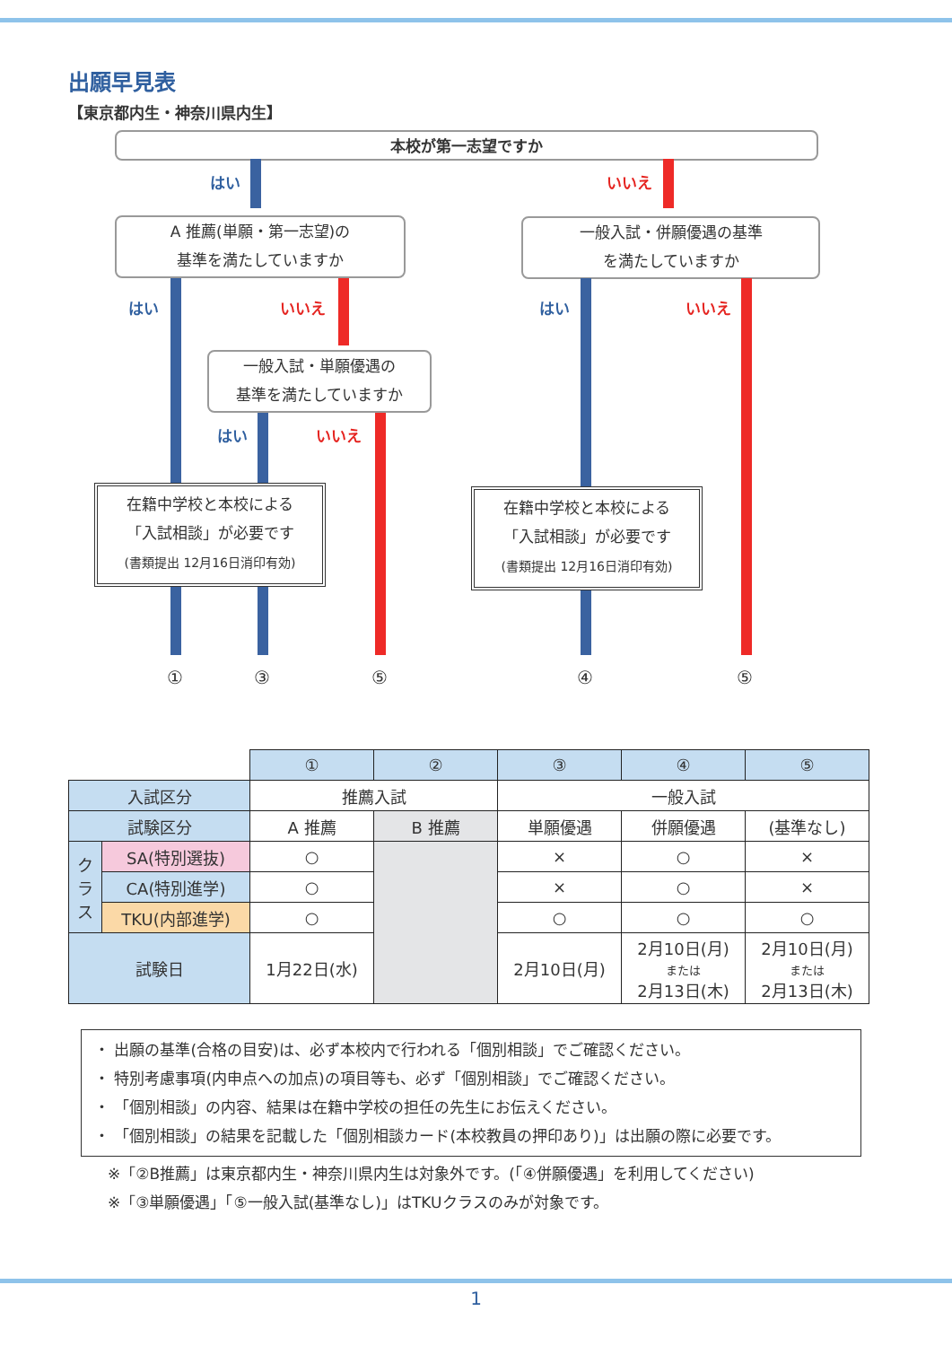出願早見表
【東京都内生・神奈川県内生】
本校が第一志望ですか
はい いいえ
A 推薦(単願・第一志望)の
基準を満たしていますか
一般入試・併願優遇の基準
を満たしていますか
はい いいえ
一般入試・単願優遇の
基準を満たしていますか
はい いいえ
はい いいえ
在籍中学校と本校による
「入試相談」が必要です
(書類提出 12月16日消印有効)
在籍中学校と本校による
「入試相談」が必要です
(書類提出 12月16日消印有効)
① ③ ⑤ ④ ⑤
| | | ① | ② | ③ | ④ | ⑤ |
| 入試区分 | | 推薦入試 | | 一般入試 | | |
| 試験区分 | | A 推薦 | B 推薦 | 単願優遇 | 併願優遇 | (基準なし) |
| ク ラ ス | SA(特別選抜) | ○ | | × | ○ | × |
| | CA(特別進学) | ○ | | × | ○ | × |
| | TKU(内部進学) | ○ | | ○ | ○ | ○ |
| 試験日 | | 1月22日(水) | | 2月10日(月) | 2月10日(月) または 2月13日(木) | 2月10日(月) または 2月13日(木) |
・ 出願の基準(合格の目安)は、必ず本校内で行われる「個別相談」でご確認ください。
・ 特別考慮事項(内申点への加点)の項目等も、必ず「個別相談」でご確認ください。
・ 「個別相談」の内容、結果は在籍中学校の担任の先生にお伝えください。
・ 「個別相談」の結果を記載した「個別相談カード(本校教員の押印あり)」は出願の際に必要です。
※「②B推薦」は東京都内生・神奈川県内生は対象外です。(「④併願優遇」を利用してください)
※「③単願優遇」「⑤一般入試(基準なし)」はTKUクラスのみが対象です。
1